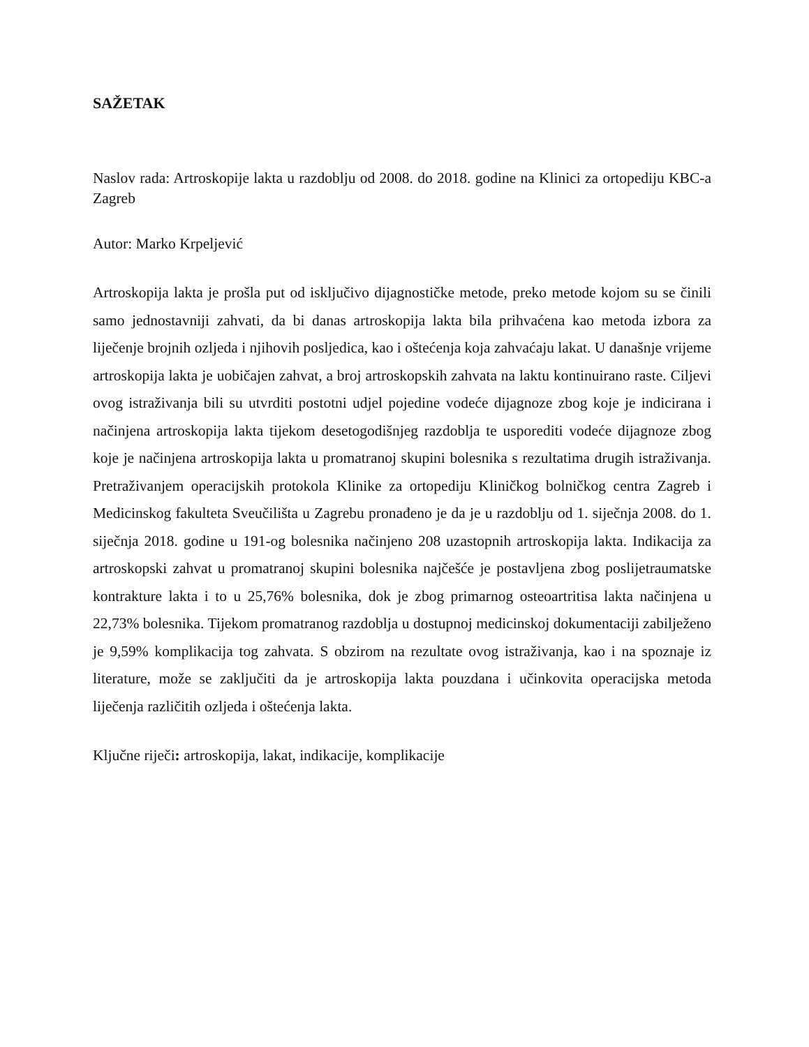SAŽETAK
Naslov rada: Artroskopije lakta u razdoblju od 2008. do 2018. godine na Klinici za ortopediju KBC-a Zagreb
Autor: Marko Krpeljević
Artroskopija lakta je prošla put od isključivo dijagnostičke metode, preko metode kojom su se činili samo jednostavniji zahvati, da bi danas artroskopija lakta bila prihvaćena kao metoda izbora za liječenje brojnih ozljeda i njihovih posljedica, kao i oštećenja koja zahvaćaju lakat. U današnje vrijeme artroskopija lakta je uobičajen zahvat, a broj artroskopskih zahvata na laktu kontinuirano raste. Ciljevi ovog istraživanja bili su utvrditi postotni udjel pojedine vodeće dijagnoze zbog koje je indicirana i načinjena artroskopija lakta tijekom desetogodišnjeg razdoblja te usporediti vodeće dijagnoze zbog koje je načinjena artroskopija lakta u promatranoj skupini bolesnika s rezultatima drugih istraživanja. Pretraživanjem operacijskih protokola Klinike za ortopediju Kliničkog bolničkog centra Zagreb i Medicinskog fakulteta Sveučilišta u Zagrebu pronađeno je da je u razdoblju od 1. siječnja 2008. do 1. siječnja 2018. godine u 191-og bolesnika načinjeno 208 uzastopnih artroskopija lakta. Indikacija za artroskopski zahvat u promatranoj skupini bolesnika najčešće je postavljena zbog poslijetraumatske kontrakture lakta i to u 25,76% bolesnika, dok je zbog primarnog osteoartritisa lakta načinjena u 22,73% bolesnika. Tijekom promatranog razdoblja u dostupnoj medicinskoj dokumentaciji zabilježeno je 9,59% komplikacija tog zahvata. S obzirom na rezultate ovog istraživanja, kao i na spoznaje iz literature, može se zaključiti da je artroskopija lakta pouzdana i učinkovita operacijska metoda liječenja različitih ozljeda i oštećenja lakta.
Ključne riječi: artroskopija, lakat, indikacije, komplikacije